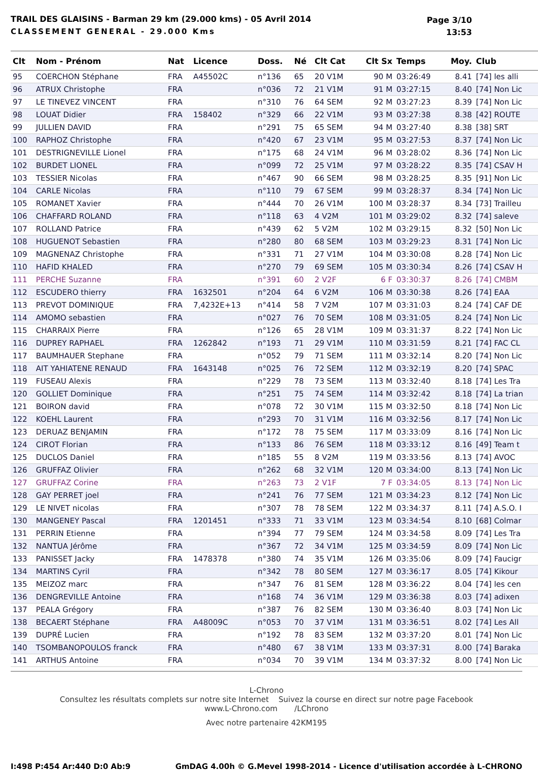TRAIL DES GLAISINS - Barman 29 km (29.000 kms) - 05 Avril 2014
CLASSEMENT GENERAL - 29.000 Kms
Page 3/10
13:53
| Clt | Nom - Prénom | Nat | Licence | Doss. | Né | Clt Cat | Clt Sx | Temps | Moy. | Club |
| --- | --- | --- | --- | --- | --- | --- | --- | --- | --- | --- |
| 95 | COERCHON Stéphane | FRA | A45502C | n°136 | 65 | 20 V1M | 90 M | 03:26:49 | 8.41 | [74] les alli |
| 96 | ATRUX Christophe | FRA | | n°036 | 72 | 21 V1M | 91 M | 03:27:15 | 8.40 | [74] Non Lic |
| 97 | LE TINEVEZ VINCENT | FRA | | n°310 | 76 | 64 SEM | 92 M | 03:27:23 | 8.39 | [74] Non Lic |
| 98 | LOUAT Didier | FRA | 158402 | n°329 | 66 | 22 V1M | 93 M | 03:27:38 | 8.38 | [42] ROUTE |
| 99 | JULLIEN DAVID | FRA | | n°291 | 75 | 65 SEM | 94 M | 03:27:40 | 8.38 | [38] SRT |
| 100 | RAPHOZ Christophe | FRA | | n°420 | 67 | 23 V1M | 95 M | 03:27:53 | 8.37 | [74] Non Lic |
| 101 | DESTRIGNEVILLE Lionel | FRA | | n°175 | 68 | 24 V1M | 96 M | 03:28:02 | 8.36 | [74] Non Lic |
| 102 | BURDET LIONEL | FRA | | n°099 | 72 | 25 V1M | 97 M | 03:28:22 | 8.35 | [74] CSAV H |
| 103 | TESSIER Nicolas | FRA | | n°467 | 90 | 66 SEM | 98 M | 03:28:25 | 8.35 | [91] Non Lic |
| 104 | CARLE Nicolas | FRA | | n°110 | 79 | 67 SEM | 99 M | 03:28:37 | 8.34 | [74] Non Lic |
| 105 | ROMANET Xavier | FRA | | n°444 | 70 | 26 V1M | 100 M | 03:28:37 | 8.34 | [73] Trailleu |
| 106 | CHAFFARD ROLAND | FRA | | n°118 | 63 | 4 V2M | 101 M | 03:29:02 | 8.32 | [74] saleve |
| 107 | ROLLAND Patrice | FRA | | n°439 | 62 | 5 V2M | 102 M | 03:29:15 | 8.32 | [50] Non Lic |
| 108 | HUGUENOT Sebastien | FRA | | n°280 | 80 | 68 SEM | 103 M | 03:29:23 | 8.31 | [74] Non Lic |
| 109 | MAGNENAZ Christophe | FRA | | n°331 | 71 | 27 V1M | 104 M | 03:30:08 | 8.28 | [74] Non Lic |
| 110 | HAFID KHALED | FRA | | n°270 | 79 | 69 SEM | 105 M | 03:30:34 | 8.26 | [74] CSAV H |
| 111 | PERCHE Suzanne | FRA | | n°391 | 60 | 2 V2F | 6 F | 03:30:37 | 8.26 | [74] CMBM |
| 112 | ESCUDERO thierry | FRA | 1632501 | n°204 | 64 | 6 V2M | 106 M | 03:30:38 | 8.26 | [74] EAA |
| 113 | PREVOT DOMINIQUE | FRA | 7,4232E+13 | n°414 | 58 | 7 V2M | 107 M | 03:31:03 | 8.24 | [74] CAF DE |
| 114 | AMOMO sebastien | FRA | | n°027 | 76 | 70 SEM | 108 M | 03:31:05 | 8.24 | [74] Non Lic |
| 115 | CHARRAIX Pierre | FRA | | n°126 | 65 | 28 V1M | 109 M | 03:31:37 | 8.22 | [74] Non Lic |
| 116 | DUPREY RAPHAEL | FRA | 1262842 | n°193 | 71 | 29 V1M | 110 M | 03:31:59 | 8.21 | [74] FAC CL |
| 117 | BAUMHAUER Stephane | FRA | | n°052 | 79 | 71 SEM | 111 M | 03:32:14 | 8.20 | [74] Non Lic |
| 118 | AIT YAHIATENE RENAUD | FRA | 1643148 | n°025 | 76 | 72 SEM | 112 M | 03:32:19 | 8.20 | [74] SPAC |
| 119 | FUSEAU Alexis | FRA | | n°229 | 78 | 73 SEM | 113 M | 03:32:40 | 8.18 | [74] Les Tra |
| 120 | GOLLIET Dominique | FRA | | n°251 | 75 | 74 SEM | 114 M | 03:32:42 | 8.18 | [74] La trian |
| 121 | BOIRON david | FRA | | n°078 | 72 | 30 V1M | 115 M | 03:32:50 | 8.18 | [74] Non Lic |
| 122 | KOEHL Laurent | FRA | | n°293 | 70 | 31 V1M | 116 M | 03:32:56 | 8.17 | [74] Non Lic |
| 123 | DERUAZ BENJAMIN | FRA | | n°172 | 78 | 75 SEM | 117 M | 03:33:09 | 8.16 | [74] Non Lic |
| 124 | CIROT Florian | FRA | | n°133 | 86 | 76 SEM | 118 M | 03:33:12 | 8.16 | [49] Team t |
| 125 | DUCLOS Daniel | FRA | | n°185 | 55 | 8 V2M | 119 M | 03:33:56 | 8.13 | [74] AVOC |
| 126 | GRUFFAZ Olivier | FRA | | n°262 | 68 | 32 V1M | 120 M | 03:34:00 | 8.13 | [74] Non Lic |
| 127 | GRUFFAZ Corine | FRA | | n°263 | 73 | 2 V1F | 7 F | 03:34:05 | 8.13 | [74] Non Lic |
| 128 | GAY PERRET joel | FRA | | n°241 | 76 | 77 SEM | 121 M | 03:34:23 | 8.12 | [74] Non Lic |
| 129 | LE NIVET nicolas | FRA | | n°307 | 78 | 78 SEM | 122 M | 03:34:37 | 8.11 | [74] A.S.O. I |
| 130 | MANGENEY Pascal | FRA | 1201451 | n°333 | 71 | 33 V1M | 123 M | 03:34:54 | 8.10 | [68] Colmar |
| 131 | PERRIN Etienne | FRA | | n°394 | 77 | 79 SEM | 124 M | 03:34:58 | 8.09 | [74] Les Tra |
| 132 | NANTUA Jérôme | FRA | | n°367 | 72 | 34 V1M | 125 M | 03:34:59 | 8.09 | [74] Non Lic |
| 133 | PANISSET Jacky | FRA | 1478378 | n°380 | 74 | 35 V1M | 126 M | 03:35:06 | 8.09 | [74] Faucigr |
| 134 | MARTINS Cyril | FRA | | n°342 | 78 | 80 SEM | 127 M | 03:36:17 | 8.05 | [74] Kikour |
| 135 | MEIZOZ marc | FRA | | n°347 | 76 | 81 SEM | 128 M | 03:36:22 | 8.04 | [74] les cen |
| 136 | DENGREVILLE Antoine | FRA | | n°168 | 74 | 36 V1M | 129 M | 03:36:38 | 8.03 | [74] adixen |
| 137 | PEALA Grégory | FRA | | n°387 | 76 | 82 SEM | 130 M | 03:36:40 | 8.03 | [74] Non Lic |
| 138 | BECAERT Stéphane | FRA | A48009C | n°053 | 70 | 37 V1M | 131 M | 03:36:51 | 8.02 | [74] Les All |
| 139 | DUPRÉ Lucien | FRA | | n°192 | 78 | 83 SEM | 132 M | 03:37:20 | 8.01 | [74] Non Lic |
| 140 | TSOMBANOPOULOS franck | FRA | | n°480 | 67 | 38 V1M | 133 M | 03:37:31 | 8.00 | [74] Baraka |
| 141 | ARTHUS Antoine | FRA | | n°034 | 70 | 39 V1M | 134 M | 03:37:32 | 8.00 | [74] Non Lic |
L-Chrono
Consultez les résultats complets sur notre site Internet Suivez la course en direct sur notre page Facebook
www.L-Chrono.com /LChrono
Avec notre partenaire 42KM195
I:498 P:454 Ar:440 D:0 Ab:9 GmDAG 4.00h © G.Mevel 1998-2014 - Licence d'utilisation accordée à L-CHRONO